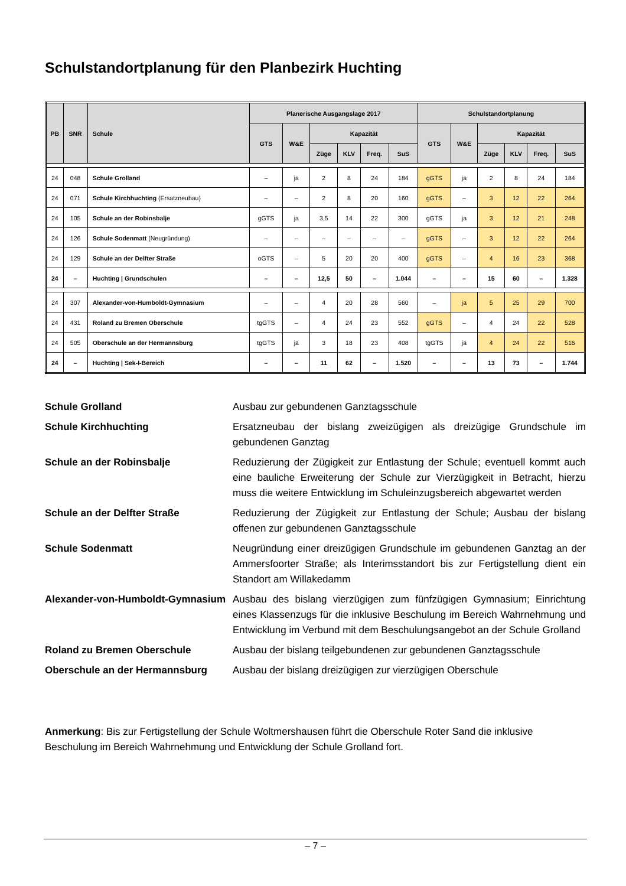Schulstandortplanung für den Planbezirk Huchting
| PB | SNR | Schule | Planerische Ausgangslage 2017 | | | | | | Schulstandortplanung | | | | | |
| --- | --- | --- | --- | --- | --- | --- | --- | --- | --- | --- | --- | --- | --- | --- |
| | | | GTS | W&E | Kapazität | | | | GTS | W&E | Kapazität | | | |
| | | | | | Züge | KLV | Freq. | SuS | | | Züge | KLV | Freq. | SuS |
| 24 | 048 | Schule Grolland | – | ja | 2 | 8 | 24 | 184 | gGTS | ja | 2 | 8 | 24 | 184 |
| 24 | 071 | Schule Kirchhuchting (Ersatzneubau) | – | – | 2 | 8 | 20 | 160 | gGTS | – | 3 | 12 | 22 | 264 |
| 24 | 105 | Schule an der Robinsbalje | gGTS | ja | 3,5 | 14 | 22 | 300 | gGTS | ja | 3 | 12 | 21 | 248 |
| 24 | 126 | Schule Sodenmatt (Neugründung) | – | – | – | – | – | – | gGTS | – | 3 | 12 | 22 | 264 |
| 24 | 129 | Schule an der Delfter Straße | oGTS | – | 5 | 20 | 20 | 400 | gGTS | – | 4 | 16 | 23 | 368 |
| 24 | – | Huchting / Grundschulen | – | – | 12,5 | 50 | – | 1.044 | – | – | 15 | 60 | – | 1.328 |
| 24 | 307 | Alexander-von-Humboldt-Gymnasium | – | – | 4 | 20 | 28 | 560 | – | ja | 5 | 25 | 29 | 700 |
| 24 | 431 | Roland zu Bremen Oberschule | tgGTS | – | 4 | 24 | 23 | 552 | gGTS | – | 4 | 24 | 22 | 528 |
| 24 | 505 | Oberschule an der Hermannsburg | tgGTS | ja | 3 | 18 | 23 | 408 | tgGTS | ja | 4 | 24 | 22 | 516 |
| 24 | – | Huchting / Sek-I-Bereich | – | – | 11 | 62 | – | 1.520 | – | – | 13 | 73 | – | 1.744 |
Schule Grolland Ausbau zur gebundenen Ganztagsschule
Schule Kirchhuchting Ersatzneubau der bislang zweizügigen als dreizügige Grundschule im gebundenen Ganztag
Schule an der Robinsbalje Reduzierung der Zügigkeit zur Entlastung der Schule; eventuell kommt auch eine bauliche Erweiterung der Schule zur Vierzügigkeit in Betracht, hierzu muss die weitere Entwicklung im Schuleinzugsbereich abgewartet werden
Schule an der Delfter Straße Reduzierung der Zügigkeit zur Entlastung der Schule; Ausbau der bislang offenen zur gebundenen Ganztagsschule
Schule Sodenmatt Neugründung einer dreizügigen Grundschule im gebundenen Ganztag an der Ammersfoorter Straße; als Interimsstandort bis zur Fertigstellung dient ein Standort am Willakedamm
Alexander-von-Humboldt-Gymnasium Ausbau des bislang vierzügigen zum fünfzügigen Gymnasium; Einrichtung eines Klassenzugs für die inklusive Beschulung im Bereich Wahrnehmung und Entwicklung im Verbund mit dem Beschulungsangebot an der Schule Grolland
Roland zu Bremen Oberschule Ausbau der bislang teilgebundenen zur gebundenen Ganztagsschule
Oberschule an der Hermannsburg Ausbau der bislang dreizügigen zur vierzügigen Oberschule
Anmerkung: Bis zur Fertigstellung der Schule Woltmershausen führt die Oberschule Roter Sand die inklusive Beschulung im Bereich Wahrnehmung und Entwicklung der Schule Grolland fort.
– 7 –